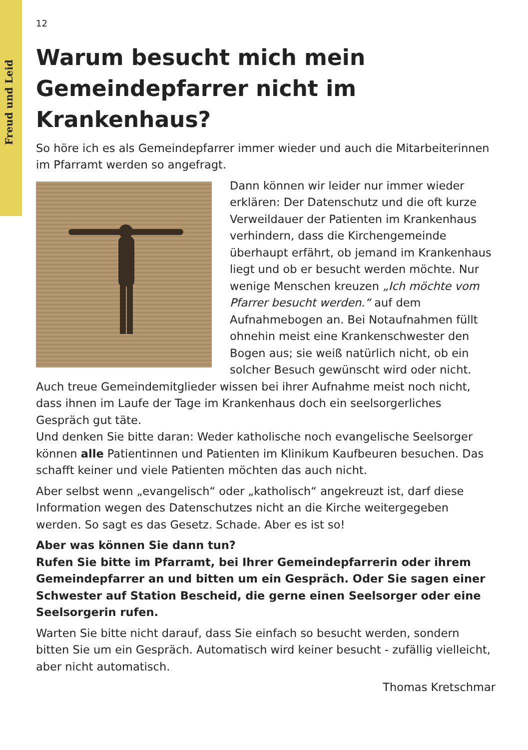Freud und Leid
12
Warum besucht mich mein Gemeindepfarrer nicht im Krankenhaus?
So höre ich es als Gemeindepfarrer immer wieder und auch die Mitarbeiterinnen im Pfarramt werden so angefragt.
Dann können wir leider nur immer wieder erklären: Der Datenschutz und die oft kurze Verweildauer der Patienten im Krankenhaus verhindern, dass die Kirchengemeinde überhaupt erfährt, ob jemand im Krankenhaus liegt und ob er besucht werden möchte. Nur wenige Menschen kreuzen „Ich möchte vom Pfarrer besucht werden.“ auf dem Aufnahmebogen an. Bei Notaufnahmen füllt ohnehin meist eine Krankenschwester den Bogen aus; sie weiß natürlich nicht, ob ein solcher Besuch gewünscht wird oder nicht. Auch treue Gemeindemitglieder wissen bei ihrer Aufnahme meist noch nicht, dass ihnen im Laufe der Tage im Krankenhaus doch ein seelsorgerliches Gespräch gut täte.
Und denken Sie bitte daran: Weder katholische noch evangelische Seelsorger können alle Patientinnen und Patienten im Klinikum Kaufbeuren besuchen. Das schafft keiner und viele Patienten möchten das auch nicht.
Aber selbst wenn „evangelisch“ oder „katholisch“ angekreuzt ist, darf diese Information wegen des Datenschutzes nicht an die Kirche weitergegeben werden. So sagt es das Gesetz. Schade. Aber es ist so!
Aber was können Sie dann tun?
Rufen Sie bitte im Pfarramt, bei Ihrer Gemeindepfarrerin oder ihrem Gemeindepfarrer an und bitten um ein Gespräch. Oder Sie sagen einer Schwester auf Station Bescheid, die gerne einen Seelsorger oder eine Seelsorgerin rufen.
Warten Sie bitte nicht darauf, dass Sie einfach so besucht werden, sondern bitten Sie um ein Gespräch. Automatisch wird keiner besucht - zufällig vielleicht, aber nicht automatisch.
Thomas Kretschmar